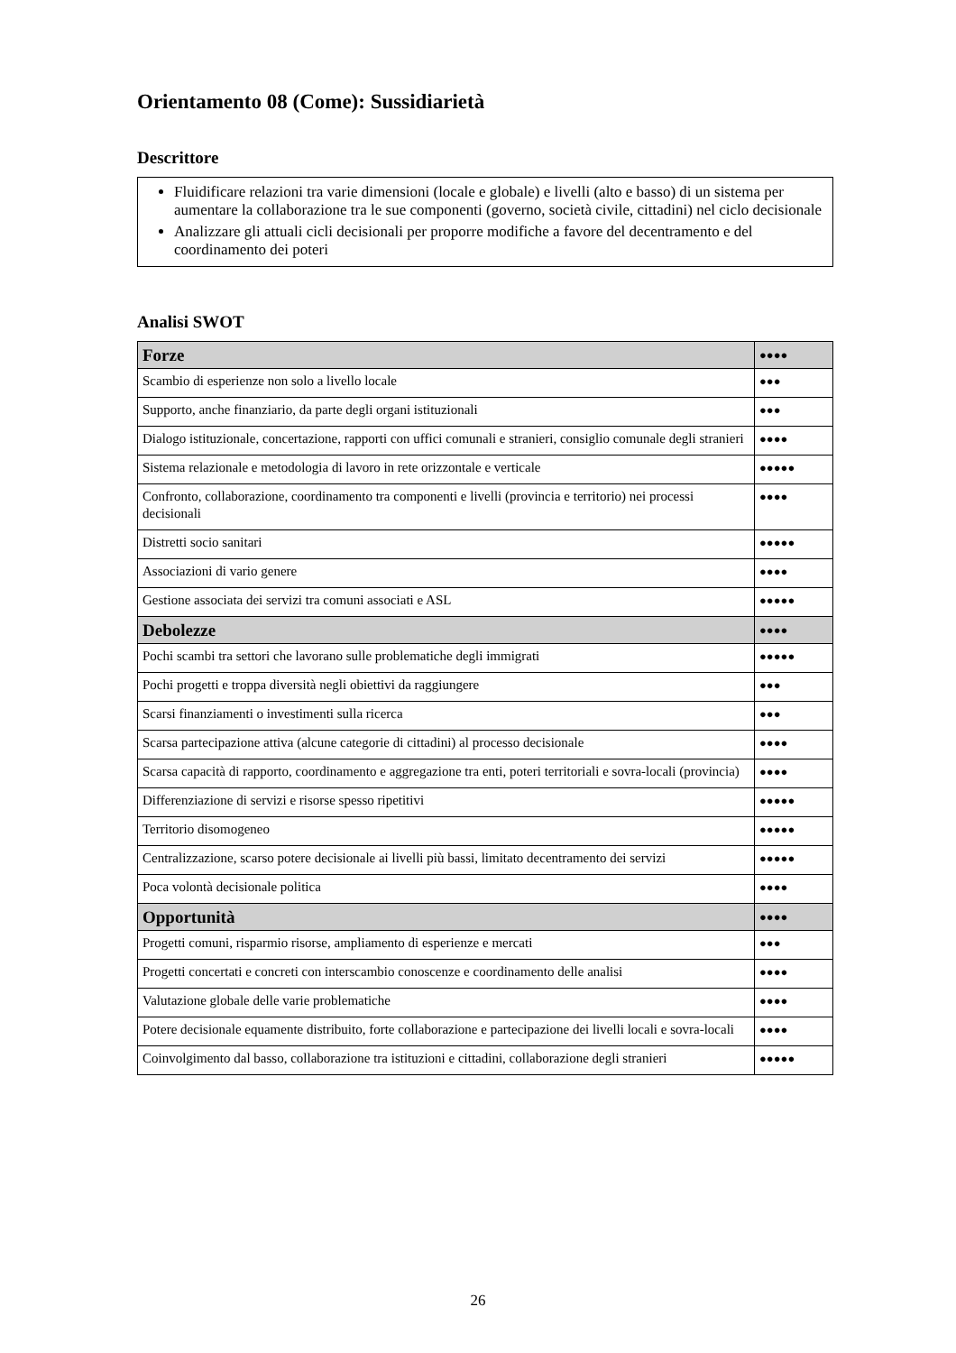Orientamento 08 (Come): Sussidiarietà
Descrittore
Fluidificare relazioni tra varie dimensioni (locale e globale) e livelli (alto e basso) di un sistema per aumentare la collaborazione tra le sue componenti (governo, società civile, cittadini) nel ciclo decisionale
Analizzare gli attuali cicli decisionali per proporre modifiche a favore del decentramento e del coordinamento dei poteri
Analisi SWOT
| Forze | ●●●● |
| --- | --- |
| Scambio di esperienze non solo a livello locale | ●●● |
| Supporto, anche finanziario, da parte degli organi istituzionali | ●●● |
| Dialogo istituzionale, concertazione, rapporti con uffici comunali e stranieri, consiglio comunale degli stranieri | ●●●● |
| Sistema relazionale e metodologia di lavoro in rete orizzontale e verticale | ●●●●● |
| Confronto, collaborazione, coordinamento tra componenti e livelli (provincia e territorio) nei processi decisionali | ●●●● |
| Distretti socio sanitari | ●●●●● |
| Associazioni di vario genere | ●●●● |
| Gestione associata dei servizi tra comuni associati e ASL | ●●●●● |
| Debolezze | ●●●● |
| Pochi scambi tra settori che lavorano sulle problematiche degli immigrati | ●●●●● |
| Pochi progetti e troppa diversità negli obiettivi da raggiungere | ●●● |
| Scarsi finanziamenti o investimenti sulla ricerca | ●●● |
| Scarsa partecipazione attiva (alcune categorie di cittadini) al processo decisionale | ●●●● |
| Scarsa capacità di rapporto, coordinamento e aggregazione tra enti, poteri territoriali e sovra-locali (provincia) | ●●●● |
| Differenziazione di servizi e risorse spesso ripetitivi | ●●●●● |
| Territorio disomogeneo | ●●●●● |
| Centralizzazione, scarso potere decisionale ai livelli più bassi, limitato decentramento dei servizi | ●●●●● |
| Poca volontà decisionale politica | ●●●● |
| Opportunità | ●●●● |
| Progetti comuni, risparmio risorse, ampliamento di esperienze e mercati | ●●● |
| Progetti concertati e concreti con interscambio conoscenze e coordinamento delle analisi | ●●●● |
| Valutazione globale delle varie problematiche | ●●●● |
| Potere decisionale equamente distribuito, forte collaborazione e partecipazione dei livelli locali e sovra-locali | ●●●● |
| Coinvolgimento dal basso, collaborazione tra istituzioni e cittadini, collaborazione degli stranieri | ●●●●● |
26